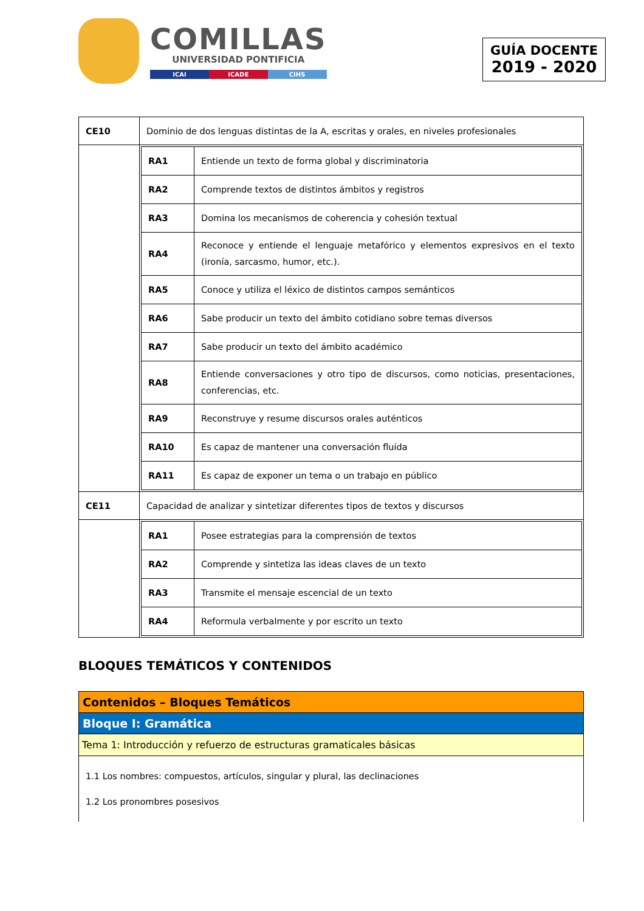COMILLAS
UNIVERSIDAD PONTIFICIA
ICAI ICADE CIHS
GUÍA DOCENTE
2019 - 2020
| CE10 | Dominio de dos lenguas distintas de la A, escritas y orales, en niveles profesionales |
| | / RA1 / Entiende un texto de forma global y discriminatoria / / RA2 / Comprende textos de distintos ámbitos y registros / / RA3 / Domina los mecanismos de coherencia y cohesión textual / / RA4 / Reconoce y entiende el lenguaje metafórico y elementos expresivos en el texto (ironía, sarcasmo, humor, etc.). / / RA5 / Conoce y utiliza el léxico de distintos campos semánticos / / RA6 / Sabe producir un texto del ámbito cotidiano sobre temas diversos / / RA7 / Sabe producir un texto del ámbito académico / / RA8 / Entiende conversaciones y otro tipo de discursos, como noticias, presentaciones, conferencias, etc. / / RA9 / Reconstruye y resume discursos orales auténticos / / RA10 / Es capaz de mantener una conversación fluída / / RA11 / Es capaz de exponer un tema o un trabajo en público / |
| CE11 | Capacidad de analizar y sintetizar diferentes tipos de textos y discursos |
| | / RA1 / Posee estrategias para la comprensión de textos / / RA2 / Comprende y sintetiza las ideas claves de un texto / / RA3 / Transmite el mensaje escencial de un texto / / RA4 / Reformula verbalmente y por escrito un texto / |
BLOQUES TEMÁTICOS Y CONTENIDOS
| Contenidos – Bloques Temáticos |
| Bloque I: Gramática |
| Tema 1: Introducción y refuerzo de estructuras gramaticales básicas |
| 1.1 Los nombres: compuestos, artículos, singular y plural, las declinaciones 1.2 Los pronombres posesivos |